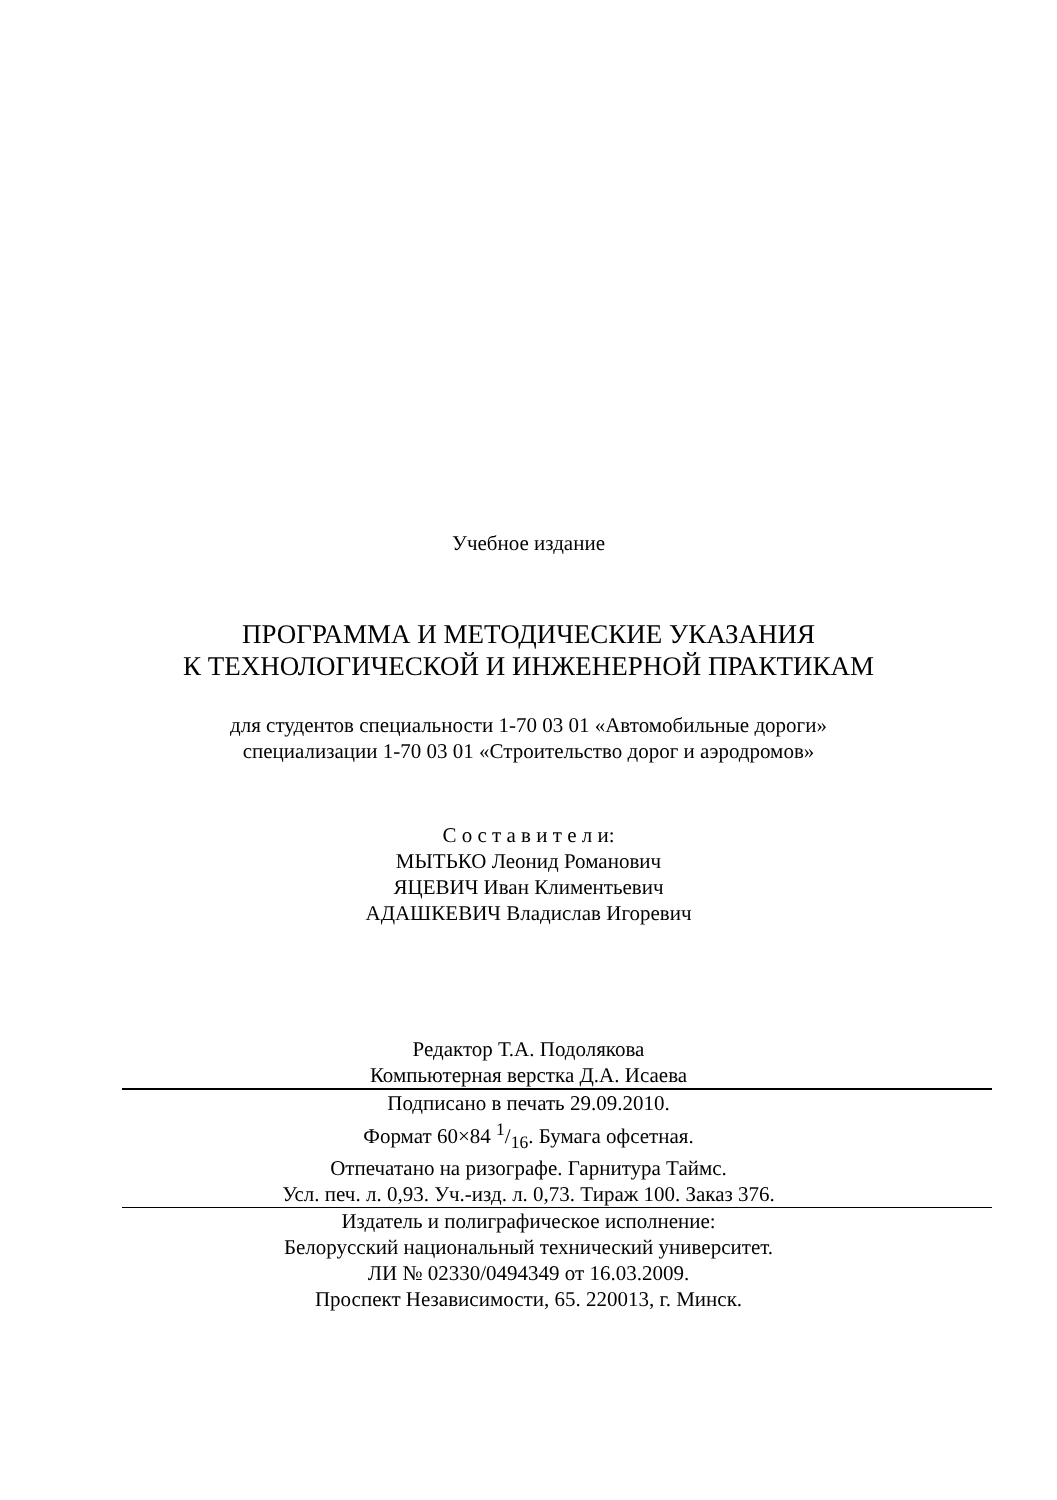Учебное издание
ПРОГРАММА И МЕТОДИЧЕСКИЕ УКАЗАНИЯ
К ТЕХНОЛОГИЧЕСКОЙ И ИНЖЕНЕРНОЙ ПРАКТИКАМ
для студентов специальности 1-70 03 01 «Автомобильные дороги»
специализации 1-70 03 01 «Строительство дорог и аэродромов»
С о с т а в и т е л и:
МЫТЬКО Леонид Романович
ЯЦЕВИЧ Иван Климентьевич
АДАШКЕВИЧ Владислав Игоревич
Редактор Т.А. Подолякова
Компьютерная верстка Д.А. Исаева
Подписано в печать 29.09.2010.
Формат 60×84 1/16. Бумага офсетная.
Отпечатано на ризографе. Гарнитура Таймс.
Усл. печ. л. 0,93. Уч.-изд. л. 0,73. Тираж 100. Заказ 376.
Издатель и полиграфическое исполнение:
Белорусский национальный технический университет.
ЛИ № 02330/0494349 от 16.03.2009.
Проспект Независимости, 65. 220013, г. Минск.